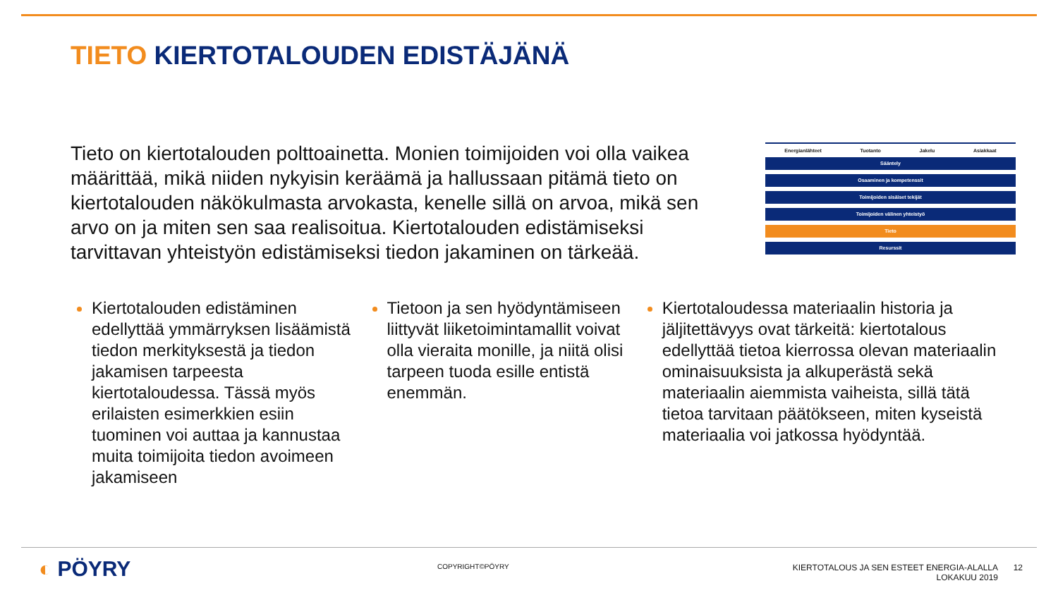TIETO KIERTOTALOUDEN EDISTÄJÄNÄ
Tieto on kiertotalouden polttoainetta. Monien toimijoiden voi olla vaikea määrittää, mikä niiden nykyisin keräämä ja hallussaan pitämä tieto on kiertotalouden näkökulmasta arvokasta, kenelle sillä on arvoa, mikä sen arvo on ja miten sen saa realisoitua. Kiertotalouden edistämiseksi tarvittavan yhteistyön edistämiseksi tiedon jakaminen on tärkeää.
Energianlähteet Tuotanto Jakelu Asiakkaat
Sääntely
Osaaminen ja kompetenssit
Toimijoiden sisäiset tekijät
Toimijoiden välinen yhteistyö
Tieto
Resurssit
Kiertotalouden edistäminen edellyttää ymmärryksen lisäämistä tiedon merkityksestä ja tiedon jakamisen tarpeesta kiertotaloudessa. Tässä myös erilaisten esimerkkien esiin tuominen voi auttaa ja kannustaa muita toimijoita tiedon avoimeen jakamiseen
Tietoon ja sen hyödyntämiseen liittyvät liiketoimintamallit voivat olla vieraita monille, ja niitä olisi tarpeen tuoda esille entistä enemmän.
Kiertotaloudessa materiaalin historia ja jäljitettävyys ovat tärkeitä: kiertotalous edellyttää tietoa kierrossa olevan materiaalin ominaisuuksista ja alkuperästä sekä materiaalin aiemmista vaiheista, sillä tätä tietoa tarvitaan päätökseen, miten kyseistä materiaalia voi jatkossa hyödyntää.
◐ PÖYRY COPYRIGHT©PÖYRY
KIERTOTALOUS JA SEN ESTEET ENERGIA-ALALLA
LOKAKUU 2019
12